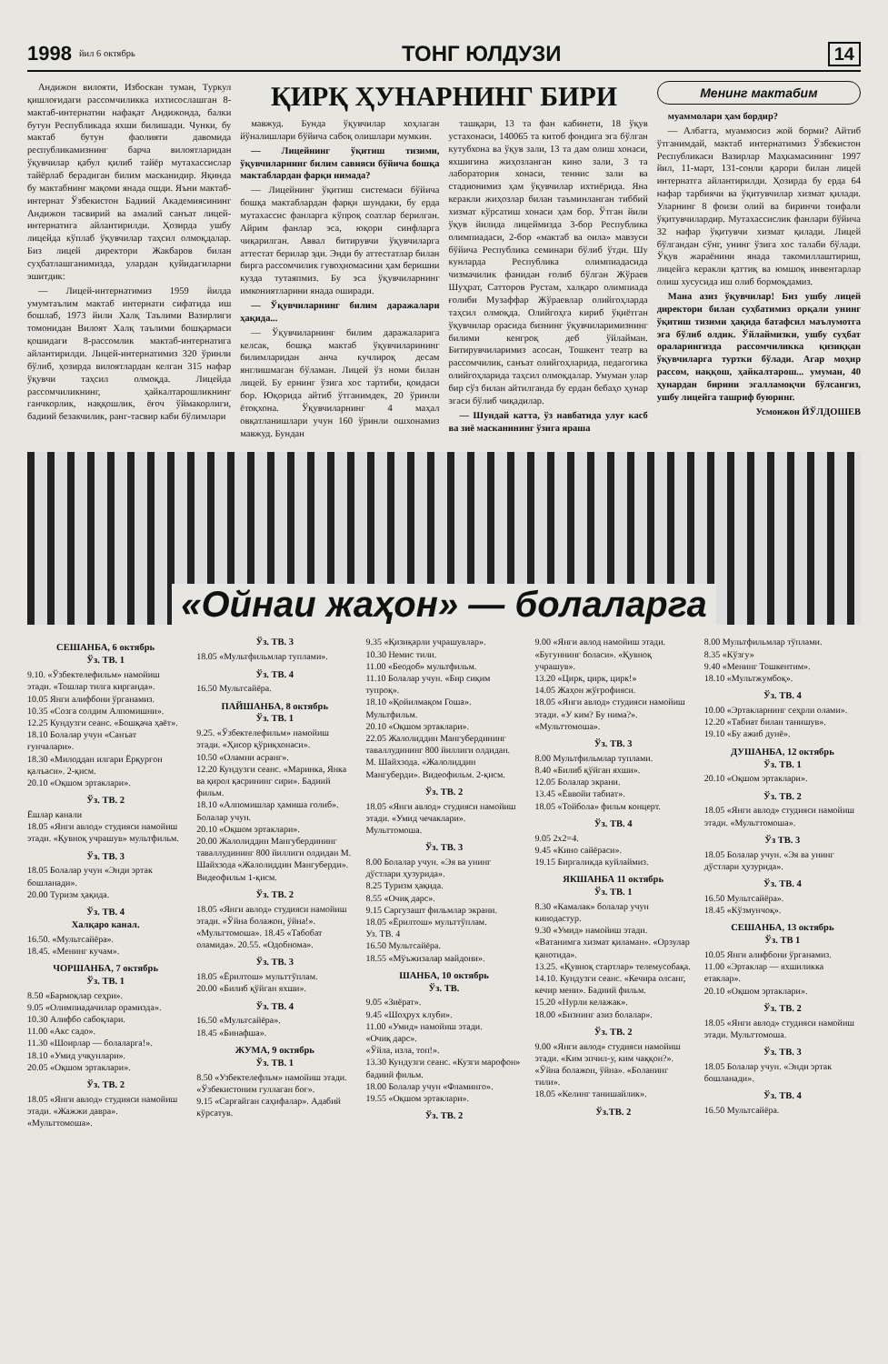1998 йил 6 октябрь ТОНГ ЮЛДУЗИ 14
Андижон вилояти, Избоскан туман, Туркул қишлоғидаги рассомчиликка ихтисослашган 8-мактаб-интернатни нафақат Андижонда, балки бутун Республикада яхши билишади. Чунки, бу мактаб бутун фаолияти давомида республикамизнинг барча вилоятларидан ўқувчилар қабул қилиб тайёр мутахассислар тайёрлаб берадиган билим масканидир. Яқинда бу мактабнинг мақоми янада ошди. Яъни мактаб-интернат Ўзбекистон Бадиий Академиясининг Андижон тасвирий ва амалий санъат лицей-интернатига айлантирилди. Ҳозирда ушбу лицейда кўплаб ўқувчилар таҳсил олмоқдалар. Биз лицей директори Жакбаров билан суҳбатлашганимизда, улардан қуйидагиларни эшитдик:
— Лицей-интернатимиз 1959 йилда умумтаълим мактаб интернати сифатида иш бошлаб, 1973 йили Халқ Таълими Вазирлиги томонидан Вилоят Халқ таълими бошқармаси қошидаги 8-рассомлик мактаб-интернатига айлантирилди. Лицей-интернатимиз 320 ўринли бўлиб, ҳозирда вилоятлардан келган 315 нафар ўқувчи таҳсил олмоқда. Лицейда рассомчиликнинг, ҳайкалтарошликнинг ганчкорлик, наққошлик, ёғоч ўймакорлиги, бадиий безакчилик, ранг-тасвир каби бўлимлари
ҚИРҚ ҲУНАРНИНГ БИРИ
мавжуд. Бунда ўқувчилар хоҳлаган йўналишлари бўйича сабоқ олишлари мумкин.
— Лицейнинг ўқитиш тизими, ўқувчиларнинг билим савияси бўйича бошқа мактаблардан фарқи нимада?
— Лицейнинг ўқитиш системаси бўйича бошқа мактаблардан фарқи шундаки, бу ерда мутахассис фанларга кўпроқ соатлар берилган. Айрим фанлар эса, юқори синфларга чиқарилган. Аввал битирувчи ўқувчиларга аттестат берилар эди. Энди бу аттестатлар билан бирга рассомчилик гувоҳномасини ҳам беришни кузда тутаяпмиз. Бу эса ўқувчиларнинг имкониятларини янада оширади.
— Ўқувчиларнинг билим даражалари ҳақида...
— Ўқувчиларнинг билим даражаларига келсак, бошқа мактаб ўқувчиларининг билимларидан анча кучлироқ десам янглишмаган бўламан. Лицей ўз номи билан лицей. Бу ернинг ўзига хос тартиби, қоидаси бор. Юқорида айтиб ўтганимдек, 20 ўринли ётоқхона. Ўқувчиларнинг 4 маҳал овқатланишлари учун 160 ўринли ошхонамиз мавжуд. Бундан
ташқари, 13 та фан кабинети, 18 ўқув устахонаси, 140065 та китоб фондига эга бўлган кутубхона ва ўқув зали, 13 та дам олиш хонаси, яхшигина жиҳозланган кино зали, 3 та лаборатория хонаси, теннис зали ва стадионимиз ҳам ўқувчилар ихтиёрида. Яна керакли жиҳозлар билан таъминланган тиббий хизмат кўрсатиш хонаси ҳам бор. Ўтган йили ўқув йилида лицеймизда 3-бор Республика олимпиадаси, 2-бор «мактаб ва оила» мавзуси бўйича Республика семинари бўлиб ўтди. Шу кунларда Республика олимпиадасида чизмачилик фанидан ғолиб бўлган Жўраев Шуҳрат, Сатторов Рустам, халқаро олимпиада ғолиби Музаффар Жўраевлар олийгоҳларда таҳсил олмоқда. Олийгоҳга кириб ўқиётган ўқувчилар орасида бизнинг ўқувчиларимизнинг билими кенгроқ деб ўйлайман. Битирувчиларимиз асосан, Тошкент театр ва рассомчилик, санъат олийгоҳларида, педагогика олийгоҳларида таҳсил олмоқдалар. Умуман улар бир сўз билан айтилганда бу ердан бебаҳо ҳунар эгаси бўлиб чиқадилар.
— Шундай катта, ўз навбатида улуғ касб ва зиё масканининг ўзига яраша
Менинг мактабим
муаммолари ҳам бордир?
— Албатта, муаммосиз жой борми? Айтиб ўтганимдай, мактаб интернатимиз Ўзбекистон Республикаси Вазирлар Маҳкамасининг 1997 йил, 11-март, 131-сонли қарори билан лицей интернатга айлантирилди. Ҳозирда бу ерда 64 нафар тарбиячи ва ўқитувчилар хизмат қилади. Уларнинг 8 фоизи олий ва биринчи тоифали ўқитувчилардир. Мутахассислик фанлари бўйича 32 нафар ўқитувчи хизмат қилади. Лицей бўлгандан сўнг, унинг ўзига хос талаби бўлади. Ўқув жараёнини янада такомиллаштириш, лицейга керакли қаттиқ ва юмшоқ инвентарлар олиш хусусида иш олиб бормоқдамиз.
Мана азиз ўқувчилар! Биз ушбу лицей директори билан суҳбатимиз орқали унинг ўқитиш тизими ҳақида батафсил маълумотга эга бўлиб олдик. Ўйлаймизки, ушбу суҳбат ораларингизда рассомчиликка қизиққан ўқувчиларга туртки бўлади. Агар моҳир рассом, наққош, ҳайкалтарош... умуман, 40 ҳунардан бирини эгалламоқчи бўлсангиз, ушбу лицейга ташриф буюринг.
Усмонжон ЙЎЛДОШЕВ
«Ойнаи жаҳон» — болаларга
СЕШАНБА, 6 октябрь
Ўз. ТВ. 1
9.10. «Ўзбектелефильм» намойиш этади. «Тошлар тилга кирганда».
10.05 Янги алифбони ўрганамиз.
10.35 «Созга солдим Алпомишни».
12.25 Кундузги сеанс. «Бошқача ҳаёт».
18.10 Болалар учун «Санъат ғунчалари».
18.30 «Милоддан илгари Ёрқурғон қалъаси». 2-қисм.
20.10 «Оқшом эртаклари».
Ўз. ТВ. 2
Ёшлар канали
18.05 «Янги авлод» студияси намойиш этади. «Қувноқ учрашув» мультфильм.
Ўз. ТВ. 3
18.05 Болалар учун «Энди эртак бошланади».
20.00 Туризм ҳақида.
Ўз. ТВ. 4
Халқаро канал.
16.50. «Мультсайёра».
18.45. «Менинг кучам».
ЧОРШАНБА, 7 октябрь
Ўз. ТВ. 1
8.50 «Бармоқлар сеҳри».
9.05 «Олимпиадачилар орамизда».
10.30 Алифбо сабоқлари.
11.00 «Акс садо».
11.30 «Шоирлар — болаларга!».
18.10 «Умид учқунлари».
20.05 «Оқшом эртаклари».
Ўз. ТВ. 2
18.05 «Янги авлод» студияси намойиш этади. «Жажжи давра». «Мульттомоша».
Ўз. ТВ. 3
18.05 «Мультфильмлар туплами».
Ўз. ТВ. 4
16.50 Мультсайёра.
ПАЙШАНБА, 8 октябрь
Ўз. ТВ. 1
9.25. «Ўзбектелефильм» намойиш этади. «Ҳисор қўриқхонаси».
10.50 «Оламни асранг».
12.20 Кундузги сеанс. «Маринка, Янка ва қирол қасрининг сири». Бадиий фильм.
18.10 «Алпомишлар ҳамиша ғолиб». Болалар учун.
20.10 «Оқшом эртаклари».
20.00 Жалолиддин Мангубердининг таваллудининг 800 йиллиги олдидан М. Шайхзода «Жалолиддин Мангуберди». Видеофильм 1-қисм.
Ўз. ТВ. 2
18.05 «Янги авлод» студияси намойиш этади. «Ўйна болажон, ўйна!». «Мульттомоша». 18.45 «Табобат оламида». 20.55. «Одобнома».
Ўз. ТВ. 3
18.05 «Ёрилтош» мульттўплам.
20.00 «Билиб қўйган яхши».
Ўз. ТВ. 4
16.50 «Мультсайёра».
18.45 «Бинафша».
ЖУМА, 9 октябрь
Ўз. ТВ. 1
8.50 «Узбектелефльм» намойиш этади. «Ўзбекистоним гуллаган боғ».
9.15 «Сарғайган саҳифалар». Адабий кўрсатув.
9.35 «Қизиқарли учрашувлар».
10.30 Немис тили.
11.00 «Беодоб» мультфильм.
11.10 Болалар учун. «Бир сиқим тупроқ».
18.10 «Қойилмақом Гоша». Мультфильм.
20.10 «Оқшом эртаклари».
22.05 Жалолиддин Мангубердининг таваллудининг 800 йиллиги олдидан. М. Шайхзода. «Жалолиддин Мангуберди». Видеофильм. 2-қисм.
Ўз. ТВ. 2
18.05 «Янги авлод» студияси намойиш этади. «Умид чечаклари». Мульттомоша.
Ўз. ТВ. 3
8.00 Болалар учун. «Эя ва унинг дўстлари ҳузурида».
8.25 Туризм ҳақида.
8.55 «Очиқ дарс».
9.15 Саргузашт фильмлар экрани.
18.05 «Ёрилтош» мульттўплам.
Уз. ТВ. 4
16.50 Мультсайёра.
18.55 «Мўъжизалар майдони».
ШАНБА, 10 октябрь
Ўз. ТВ.
9.05 «Зиёрат».
9.45 «Шоҳрух клуби».
11.00 «Умид» намойиш этади.
«Очиқ дарс».
«Ўйла, изла, топ!».
13.30 Кундузги сеанс. «Кузги марофон» бадиий фильм.
18.00 Болалар учун «Фламинго».
19.55 «Оқшом эртаклари».
Ўз. ТВ. 2
9.00 «Янги авлод намойиш этади. «Бугуннинг боласи». «Қувноқ учрашув».
13.20 «Цирк, цирк, цирк!»
14.05 Жаҳон жўғрофияси.
18.05 «Янги авлод» студияси намойиш этади. «У ким? Бу нима?». «Мульттомоша».
Ўз. ТВ. 3
8.00 Мультфильмлар туплами.
8.40 «Билиб қўйган яхши».
12.05 Болалар экрани.
13.45 «Ёввойи табиат».
18.05 «Тойбола» фильм концерт.
Ўз. ТВ. 4
9.05 2х2=4.
9.45 «Кино сайёраси».
19.15 Биргаликда куйлаймиз.
ЯКШАНБА 11 октябрь
Ўз. ТВ. 1
8.30 «Камалак» болалар учун кинодастур.
9.30 «Умид» намойиш этади. «Ватанимга хизмат қиламан». «Орзулар қанотида».
13.25. «Қувноқ стартлар» телемусобақа.
14.10. Кундузги сеанс. «Кечира олсанг, кечир мени». Бадиий фильм.
15.20 «Нурли келажак».
18.00 «Бизнинг азиз болалар».
Ўз. ТВ. 2
9.00 «Янги авлод» студияси намойиш этади. «Ким эпчил-у, ким чаққон?». «Ўйна болажон, ўйна». «Боланинг тили».
18.05 «Келинг танишайлик».
Ўз.ТВ. 2
8.00 Мультфильмлар тўплами.
8.35 «Кўзгу»
9.40 «Менинг Тошкентим».
18.10 «Мультжумбоқ».
Ўз. ТВ. 4
10.00 «Эртакларнинг сеҳрли олами».
12.20 «Табиат билан танишув».
19.10 «Бу ажиб дунё».
ДУШАНБА, 12 октябрь
Ўз. ТВ. 1
20.10 «Оқшом эртаклари».
Ўз. ТВ. 2
18.05 «Янги авлод» студияси намойиш этади. «Мульттомоша».
Ўз ТВ. 3
18.05 Болалар учун. «Эя ва унинг дўстлари ҳузурида».
Ўз. ТВ. 4
16.50 Мультсайёра».
18.45 «Кўзмунчоқ».
СЕШАНБА, 13 октябрь
Ўз. ТВ 1
10.05 Янги алифбони ўрганамиз.
11.00 «Эртаклар — яхшиликка етаклар».
20.10 «Оқшом эртаклари».
Ўз. ТВ. 2
18.05 «Янги авлод» студияси намойиш этади. Мульттомоша.
Ўз. ТВ. 3
18.05 Болалар учун. «Энди эртак бошланади».
Ўз. ТВ. 4
16.50 Мультсайёра.